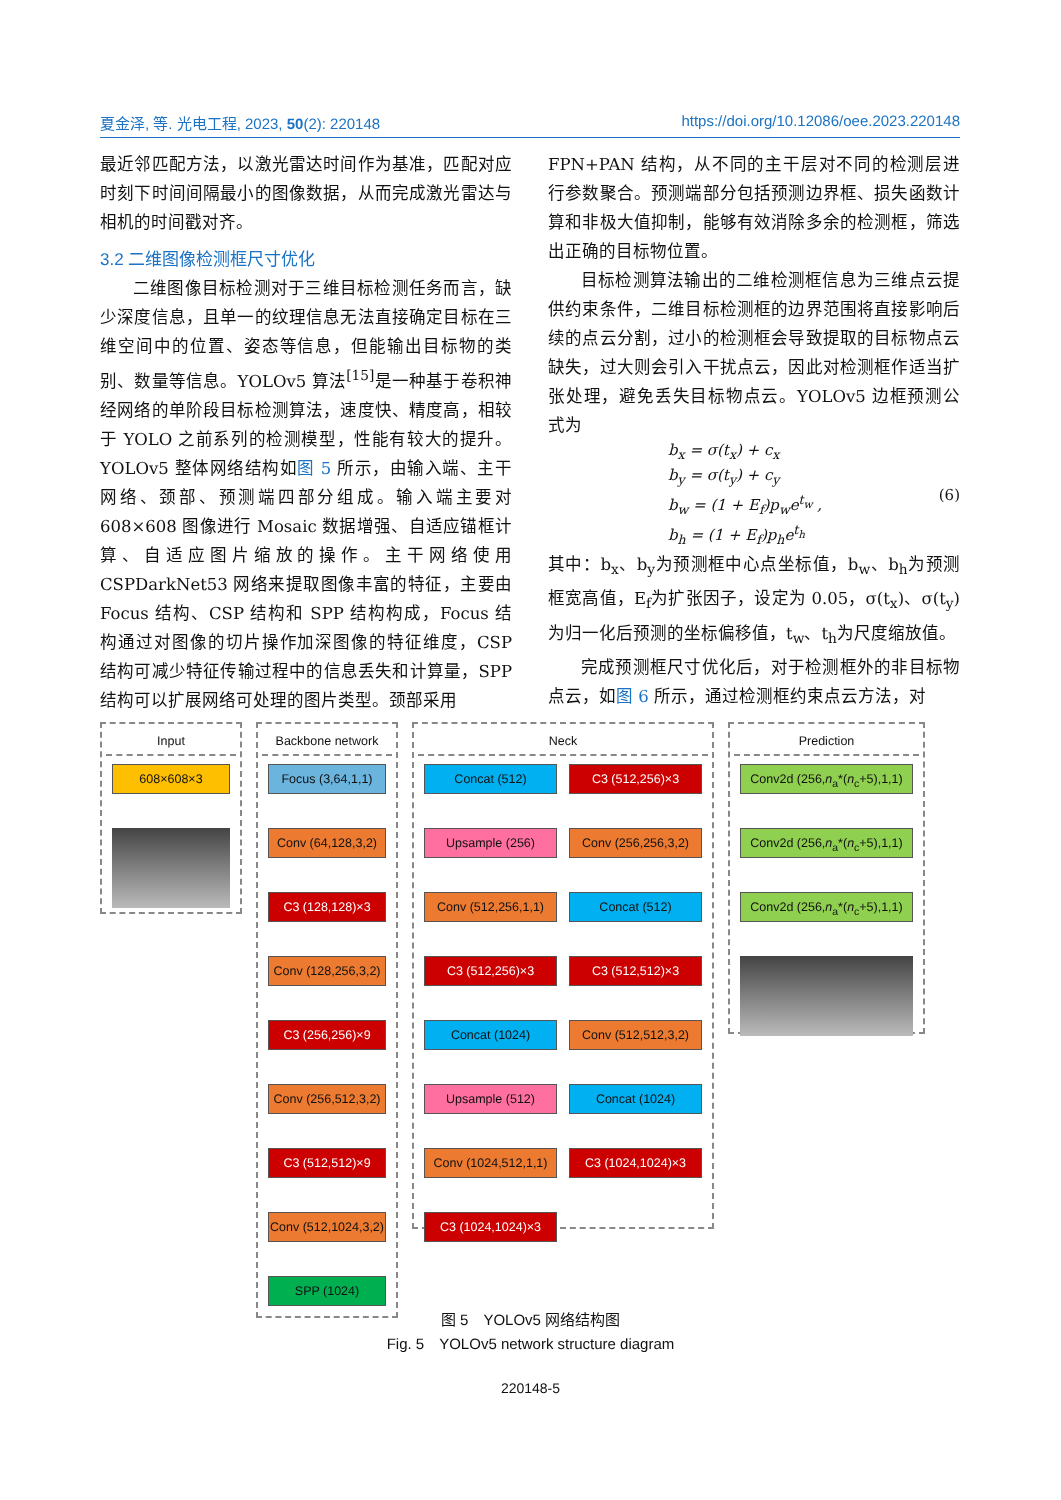夏金泽, 等. 光电工程, 2023, 50(2): 220148 https://doi.org/10.12086/oee.2023.220148
最近邻匹配方法，以激光雷达时间作为基准，匹配对应时刻下时间间隔最小的图像数据，从而完成激光雷达与相机的时间戳对齐。
3.2 二维图像检测框尺寸优化
二维图像目标检测对于三维目标检测任务而言，缺少深度信息，且单一的纹理信息无法直接确定目标在三维空间中的位置、姿态等信息，但能输出目标物的类别、数量等信息。YOLOv5 算法<sup>[15]</sup>是一种基于卷积神经网络的单阶段目标检测算法，速度快、精度高，相较于 YOLO 之前系列的检测模型，性能有较大的提升。YOLOv5 整体网络结构如图 5 所示，由输入端、主干网络、颈部、预测端四部分组成。输入端主要对 608×608 图像进行 Mosaic 数据增强、自适应锚框计算、自适应图片缩放的操作。主干网络使用 CSPDarkNet53 网络来提取图像丰富的特征，主要由 Focus 结构、CSP 结构和 SPP 结构构成，Focus 结构通过对图像的切片操作加深图像的特征维度，CSP 结构可减少特征传输过程中的信息丢失和计算量，SPP 结构可以扩展网络可处理的图片类型。颈部采用
FPN+PAN 结构，从不同的主干层对不同的检测层进行参数聚合。预测端部分包括预测边界框、损失函数计算和非极大值抑制，能够有效消除多余的检测框，筛选出正确的目标物位置。
目标检测算法输出的二维检测框信息为三维点云提供约束条件，二维目标检测框的边界范围将直接影响后续的点云分割，过小的检测框会导致提取的目标物点云缺失，过大则会引入干扰点云，因此对检测框作适当扩张处理，避免丢失目标物点云。YOLOv5 边框预测公式为
b<sub>x</sub> = σ(t<sub>x</sub>) + c<sub>x</sub>
b<sub>y</sub> = σ(t<sub>y</sub>) + c<sub>y</sub>
b<sub>w</sub> = (1 + E<sub>f</sub>)p<sub>w</sub>e<sup>t<sub>w</sub></sup> ,
b<sub>h</sub> = (1 + E<sub>f</sub>)p<sub>h</sub>e<sup>t<sub>h</sub></sup>
(6)
其中：b<sub>x</sub>、b<sub>y</sub>为预测框中心点坐标值，b<sub>w</sub>、b<sub>h</sub>为预测框宽高值，E<sub>f</sub>为扩张因子，设定为 0.05，σ(t<sub>x</sub>)、σ(t<sub>y</sub>)为归一化后预测的坐标偏移值，t<sub>w</sub>、t<sub>h</sub>为尺度缩放值。
完成预测框尺寸优化后，对于检测框外的非目标物点云，如图 6 所示，通过检测框约束点云方法，对
Input
608×608×3
Backbone network
Focus (3,64,1,1)
Conv (64,128,3,2)
C3 (128,128)×3
Conv (128,256,3,2)
C3 (256,256)×9
Conv (256,512,3,2)
C3 (512,512)×9
Conv (512,1024,3,2)
SPP (1024)
Neck
Concat (512)
Upsample (256)
Conv (512,256,1,1)
C3 (512,256)×3
Concat (1024)
Upsample (512)
Conv (1024,512,1,1)
C3 (1024,1024)×3
C3 (512,256)×3
Conv (256,256,3,2)
Concat (512)
C3 (512,512)×3
Conv (512,512,3,2)
Concat (1024)
C3 (1024,1024)×3
Prediction
Conv2d (256,n<sub>a</sub>*(n<sub>c</sub>+5),1,1)
Conv2d (256,n<sub>a</sub>*(n<sub>c</sub>+5),1,1)
Conv2d (256,n<sub>a</sub>*(n<sub>c</sub>+5),1,1)
图 5　YOLOv5 网络结构图
Fig. 5　YOLOv5 network structure diagram
220148-5